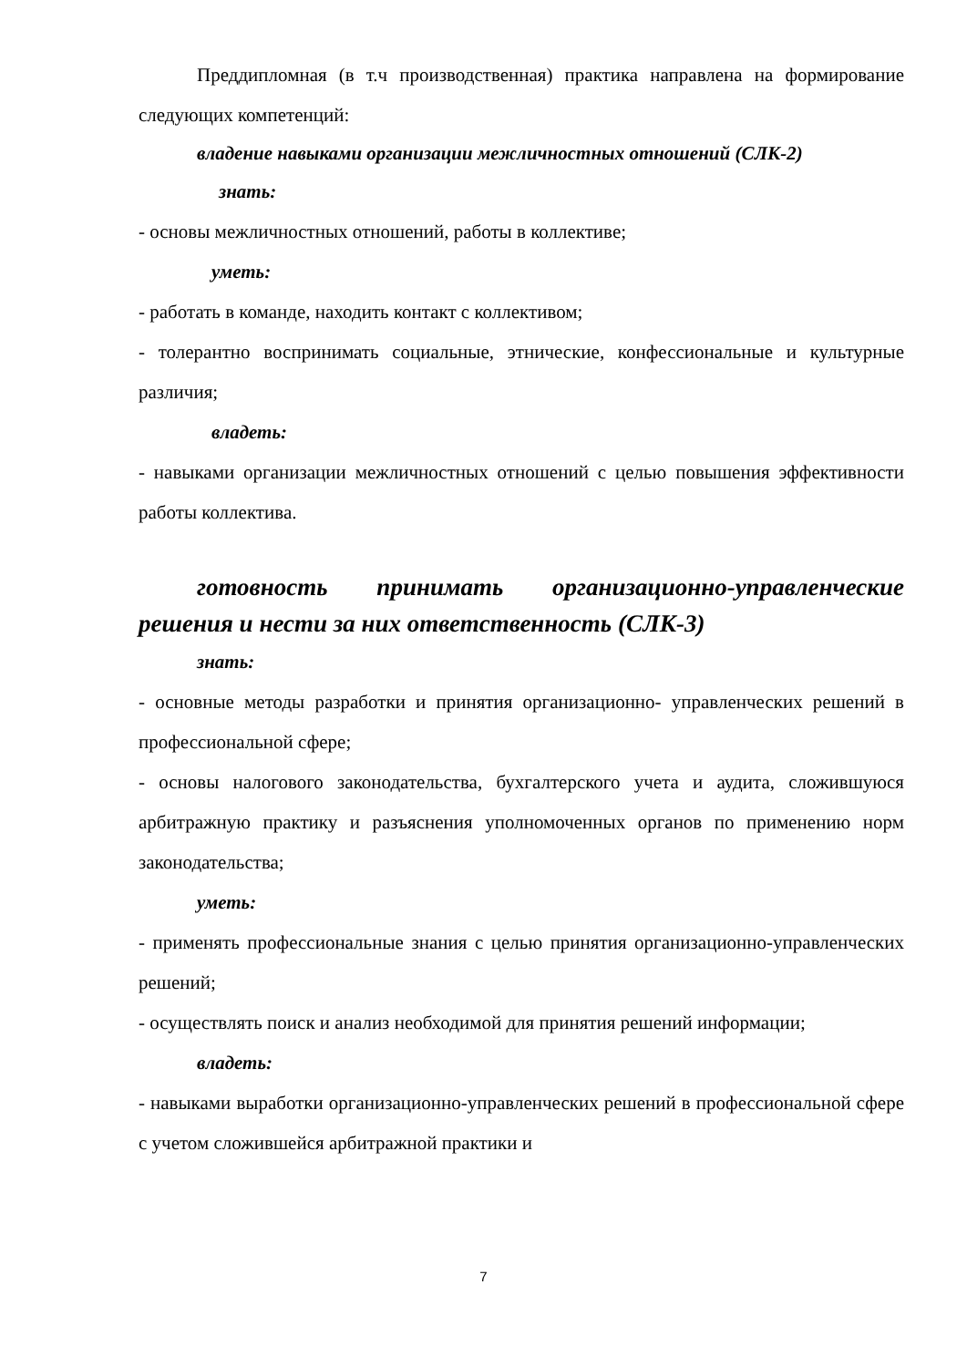Преддипломная (в т.ч производственная) практика направлена на формирование следующих компетенций:
владение навыками организации межличностных отношений (СЛК-2)
знать:
- основы межличностных отношений, работы в коллективе;
уметь:
- работать в команде, находить контакт с коллективом;
- толерантно воспринимать социальные, этнические, конфессиональные и культурные различия;
владеть:
- навыками организации межличностных отношений с целью повышения эффективности работы коллектива.
готовность принимать организационно-управленческие решения и нести за них ответственность (СЛК-3)
знать:
- основные методы разработки и принятия организационно- управленческих решений в профессиональной сфере;
- основы налогового законодательства, бухгалтерского учета и аудита, сложившуюся арбитражную практику и разъяснения уполномоченных органов по применению норм законодательства;
уметь:
- применять профессиональные знания с целью принятия организационно-управленческих решений;
- осуществлять поиск и анализ необходимой для принятия решений информации;
владеть:
- навыками выработки организационно-управленческих решений в профессиональной сфере с учетом сложившейся арбитражной практики и
7